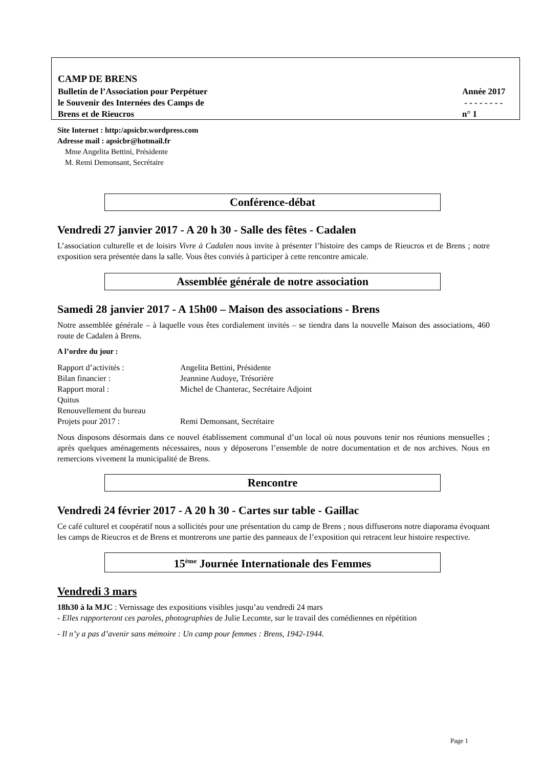CAMP DE BRENS
Bulletin de l’Association pour Perpétuer Année 2017
le Souvenir des Internées des Camps de - - - - - - - -
Brens et de Rieucros n° 1
Site Internet : http:/apsicbr.wordpress.com
Adresse mail : apsicbr@hotmail.fr
Mme Angelita Bettini, Présidente
M. Remi Demonsant, Secrétaire
Conférence-débat
Vendredi 27 janvier 2017 - A 20 h 30 - Salle des fêtes - Cadalen
L’association culturelle et de loisirs Vivre à Cadalen nous invite à présenter l’histoire des camps de Rieucros et de Brens ; notre exposition sera présentée dans la salle. Vous êtes conviés à participer à cette rencontre amicale.
Assemblée générale de notre association
Samedi 28 janvier 2017 - A 15h00 – Maison des associations - Brens
Notre assemblée générale – à laquelle vous êtes cordialement invités – se tiendra dans la nouvelle Maison des associations, 460 route de Cadalen à Brens.
A l’ordre du jour :
| Rapport d’activités : | Angelita Bettini, Présidente |
| Bilan financier : | Jeannine Audoye, Trésorière |
| Rapport moral : | Michel de Chanterac, Secrétaire Adjoint |
| Quitus | |
| Renouvellement du bureau | |
| Projets pour 2017 : | Remi Demonsant, Secrétaire |
Nous disposons désormais dans ce nouvel établissement communal d’un local où nous pouvons tenir nos réunions mensuelles ; après quelques aménagements nécessaires, nous y déposerons l’ensemble de notre documentation et de nos archives. Nous en remercions vivement la municipalité de Brens.
Rencontre
Vendredi 24 février 2017 - A 20 h 30 - Cartes sur table - Gaillac
Ce café culturel et coopératif nous a sollicités pour une présentation du camp de Brens ; nous diffuserons notre diaporama évoquant les camps de Rieucros et de Brens et montrerons une partie des panneaux de l’exposition qui retracent leur histoire respective.
15<sup>ème</sup> Journée Internationale des Femmes
Vendredi 3 mars
18h30 à la MJC : Vernissage des expositions visibles jusqu’au vendredi 24 mars
- Elles rapporteront ces paroles, photographies de Julie Lecomte, sur le travail des comédiennes en répétition
- Il n’y a pas d’avenir sans mémoire : Un camp pour femmes : Brens, 1942-1944.
Page 1